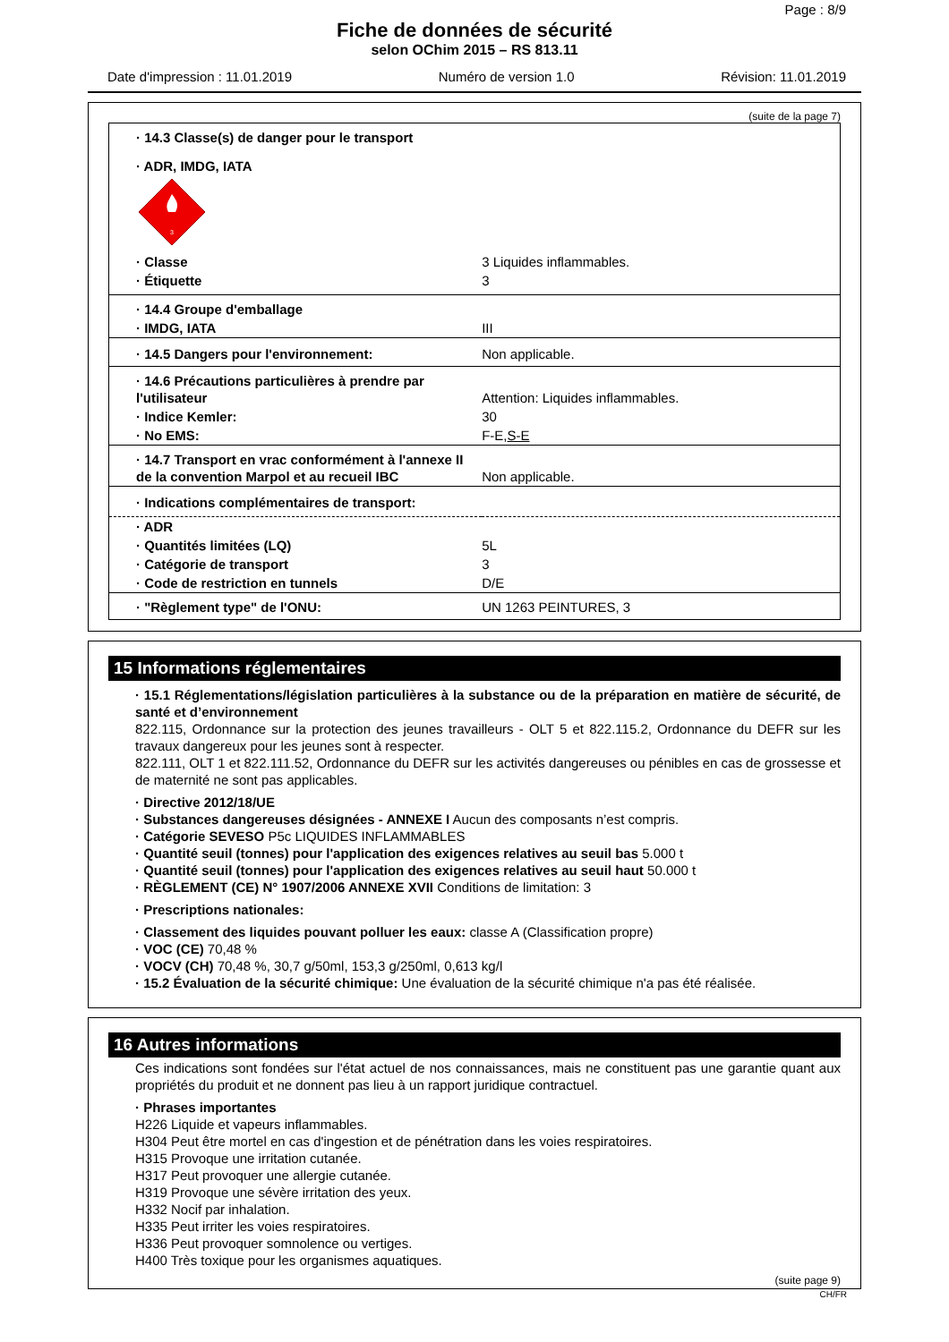Page : 8/9
Fiche de données de sécurité
selon OChim 2015 – RS 813.11
Date d'impression : 11.01.2019 Numéro de version 1.0 Révision: 11.01.2019
(suite de la page 7)
| · 14.3 Classe(s) de danger pour le transport | |
| · ADR, IMDG, IATA | |
| 3 | |
| · Classe | 3 Liquides inflammables. |
| · Étiquette | 3 |
| · 14.4 Groupe d'emballage | |
| · IMDG, IATA | III |
| · 14.5 Dangers pour l'environnement: | Non applicable. |
| · 14.6 Précautions particulières à prendre par l'utilisateur | Attention: Liquides inflammables. |
| · Indice Kemler: | 30 |
| · No EMS: | F-E, S-E |
| · 14.7 Transport en vrac conformément à l'annexe II de la convention Marpol et au recueil IBC | Non applicable. |
| · Indications complémentaires de transport: | |
| · ADR | |
| · Quantités limitées (LQ) | 5L |
| · Catégorie de transport | 3 |
| · Code de restriction en tunnels | D/E |
| · "Règlement type" de l'ONU: | UN 1263 PEINTURES, 3 |
15 Informations réglementaires
· 15.1 Réglementations/législation particulières à la substance ou de la préparation en matière de sécurité, de santé et d’environnement
822.115, Ordonnance sur la protection des jeunes travailleurs - OLT 5 et 822.115.2, Ordonnance du DEFR sur les travaux dangereux pour les jeunes sont à respecter.
822.111, OLT 1 et 822.111.52, Ordonnance du DEFR sur les activités dangereuses ou pénibles en cas de grossesse et de maternité ne sont pas applicables.
· Directive 2012/18/UE
· Substances dangereuses désignées - ANNEXE I Aucun des composants n’est compris.
· Catégorie SEVESO P5c LIQUIDES INFLAMMABLES
· Quantité seuil (tonnes) pour l'application des exigences relatives au seuil bas 5.000 t
· Quantité seuil (tonnes) pour l'application des exigences relatives au seuil haut 50.000 t
· RÈGLEMENT (CE) N° 1907/2006 ANNEXE XVII Conditions de limitation: 3
· Prescriptions nationales:
· Classement des liquides pouvant polluer les eaux: classe A (Classification propre)
· VOC (CE) 70,48 %
· VOCV (CH) 70,48 %, 30,7 g/50ml, 153,3 g/250ml, 0,613 kg/l
· 15.2 Évaluation de la sécurité chimique: Une évaluation de la sécurité chimique n'a pas été réalisée.
16 Autres informations
Ces indications sont fondées sur l'état actuel de nos connaissances, mais ne constituent pas une garantie quant aux propriétés du produit et ne donnent pas lieu à un rapport juridique contractuel.
· Phrases importantes
H226 Liquide et vapeurs inflammables.
H304 Peut être mortel en cas d'ingestion et de pénétration dans les voies respiratoires.
H315 Provoque une irritation cutanée.
H317 Peut provoquer une allergie cutanée.
H319 Provoque une sévère irritation des yeux.
H332 Nocif par inhalation.
H335 Peut irriter les voies respiratoires.
H336 Peut provoquer somnolence ou vertiges.
H400 Très toxique pour les organismes aquatiques.
(suite page 9)
CH/FR